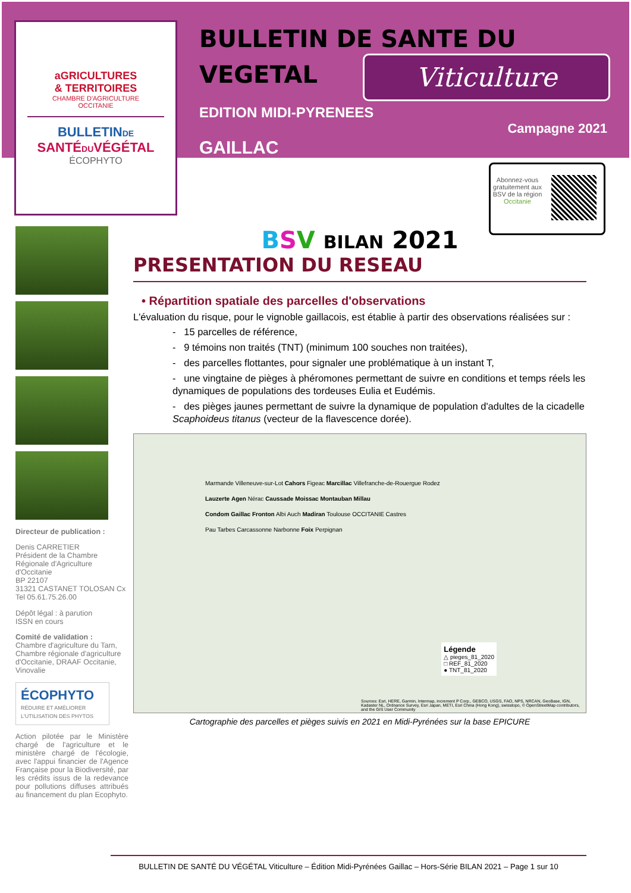aGRICULTURES
& TERRITOIRES
CHAMBRE D'AGRICULTURE
OCCITANIE
BULLETINDE
SANTÉDUVÉGÉTAL
ÉCOPHYTO
BULLETIN DE SANTE DU
VEGETAL
Viticulture
EDITION MIDI-PYRENEES
GAILLAC
Campagne 2021
Abonnez-vous gratuitement aux BSV de la région Occitanie
Directeur de publication :
Denis CARRETIER
Président de la Chambre Régionale d'Agriculture d'Occitanie
BP 22107
31321 CASTANET TOLOSAN Cx
Tel 05.61.75.26.00
Dépôt légal : à parution
ISSN en cours
Comité de validation :
Chambre d'agriculture du Tarn, Chambre régionale d'agriculture d'Occitanie, DRAAF Occitanie, Vinovalie
ÉCOPHYTO
RÉDUIRE ET AMÉLIORER
L'UTILISATION DES PHYTOS
Action pilotée par le Ministère chargé de l'agriculture et le ministère chargé de l'écologie, avec l'appui financier de l'Agence Française pour la Biodiversité, par les crédits issus de la redevance pour pollutions diffuses attribués au financement du plan Ecophyto.
BSV BILAN 2021
PRESENTATION DU RESEAU
• Répartition spatiale des parcelles d'observations
L'évaluation du risque, pour le vignoble gaillacois, est établie à partir des observations réalisées sur :
- 15 parcelles de référence,
- 9 témoins non traités (TNT) (minimum 100 souches non traitées),
- des parcelles flottantes, pour signaler une problématique à un instant T,
- une vingtaine de pièges à phéromones permettant de suivre en conditions et temps réels les dynamiques de populations des tordeuses Eulia et Eudémis.
- des pièges jaunes permettant de suivre la dynamique de population d'adultes de la cicadelle Scaphoideus titanus (vecteur de la flavescence dorée).
Marmande Villeneuve-sur-Lot Cahors Figeac Marcillac Villefranche-de-Rouergue Rodez
Lauzerte Agen Nérac Caussade Moissac Montauban Millau
Condom Gaillac Fronton Albi Auch Madiran Toulouse OCCITANIE Castres
Pau Tarbes Carcassonne Narbonne Foix Perpignan
Légende
△ pieges_81_2020
□ REF_81_2020
● TNT_81_2020
Sources: Esri, HERE, Garmin, Intermap, increment P Corp., GEBCO, USGS, FAO, NPS, NRCAN, GeoBase, IGN, Kadaster NL, Ordnance Survey, Esri Japan, METI, Esri China (Hong Kong), swisstopo, © OpenStreetMap contributors, and the GIS User Community
Cartographie des parcelles et pièges suivis en 2021 en Midi-Pyrénées sur la base EPICURE
BULLETIN DE SANTÉ DU VÉGÉTAL Viticulture – Édition Midi-Pyrénées Gaillac – Hors-Série BILAN 2021 – Page 1 sur 10